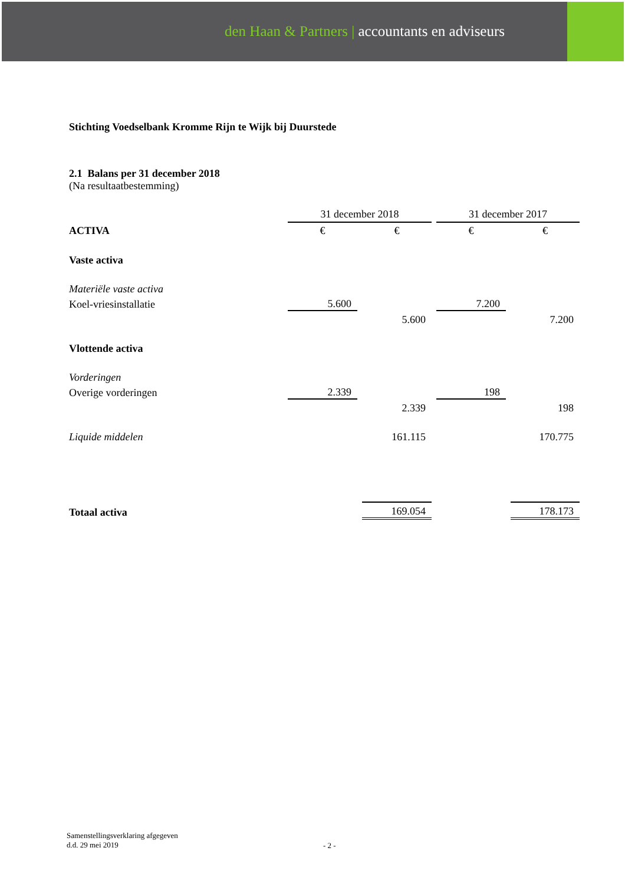den Haan & Partners | accountants en adviseurs
Stichting Voedselbank Kromme Rijn te Wijk bij Duurstede
2.1 Balans per 31 december 2018
(Na resultaatbestemming)
| | 31 december 2018 | | | | 31 december 2017 | | |
| ACTIVA | € | | € | | € | | € |
| Vaste activa | | | | | | | |
| Materiële vaste activa | | | | | | | |
| Koel-vriesinstallatie | 5.600 | | | | 7.200 | | |
| | | | 5.600 | | | | 7.200 |
| Vlottende activa | | | | | | | |
| Vorderingen | | | | | | | |
| Overige vorderingen | 2.339 | | | | 198 | | |
| | | | 2.339 | | | | 198 |
| Liquide middelen | | | 161.115 | | | | 170.775 |
| Totaal activa | | | 169.054 | | | | 178.173 |
Samenstellingsverklaring afgegeven
d.d. 29 mei 2019
- 2 -